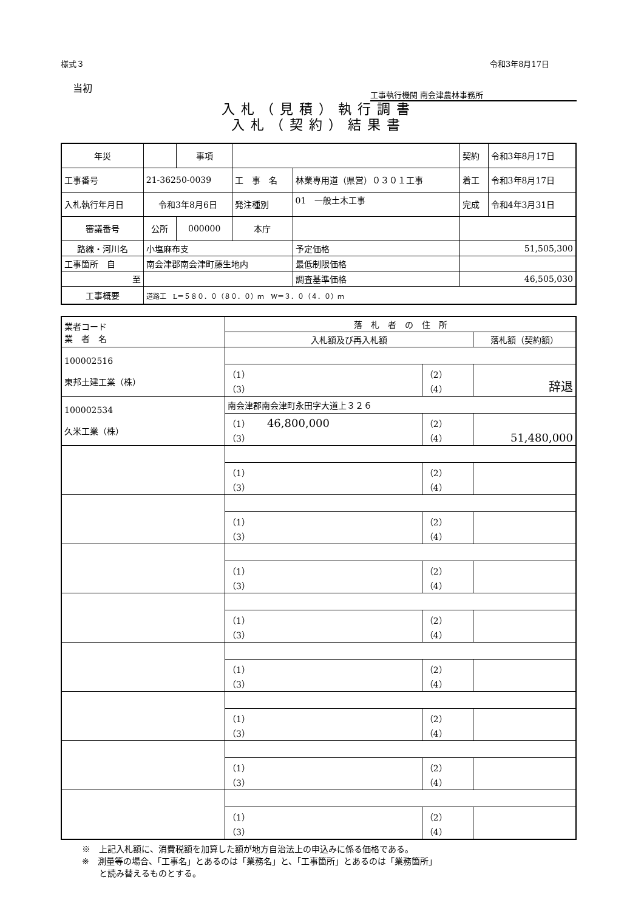様式３ 令和3年8月17日
当初
工事執行機関 南会津農林事務所
入札（見積）執行調書
入札（契約）結果書
| 年災 | | 事項 | | | | 契約 | 令和3年8月17日 |
| 工事番号 | 21-36250-0039 | | 工 事 名 | 林業専用道（県営）０３０１工事 | | 着工 | 令和3年8月17日 |
| 入札執行年月日 | 令和3年8月6日 | | 発注種別 | 01 一般土木工事 | | 完成 | 令和4年3月31日 |
| 審議番号 | 公所 | 000000 | 本庁 | | | | |
| 路線・河川名 | 小塩麻布支 | | | | 予定価格 | 51,505,300 | |
| 工事箇所 自 | 南会津郡南会津町藤生地内 | | | | 最低制限価格 | | |
| 至 | | | | | 調査基準価格 | 46,505,030 | |
| 工事概要 | 道路工 L＝５８０．０（８０．０）ｍ W＝３．０（４．０）ｍ | | | | | | |
| 業者コード 業 者 名 | 落 札 者 の 住 所 | | |
| | 入札額及び再入札額 | | 落札額（契約額） |
| 100002516 東邦土建工業（株） | | | |
| | （1） （3） | （2） （4） | 辞退 |
| 100002534 久米工業（株） | 南会津郡南会津町永田字大道上３２６ | | |
| | （1） 46,800,000 （3） | （2） （4） | 51,480,000 |
| | （1） （3） | （2） （4） | |
| | （1） （3） | （2） （4） | |
| | （1） （3） | （2） （4） | |
| | （1） （3） | （2） （4） | |
| | （1） （3） | （2） （4） | |
| | （1） （3） | （2） （4） | |
| | （1） （3） | （2） （4） | |
| | （1） （3） | （2） （4） | |
※　上記入札額に、消費税額を加算した額が地方自治法上の申込みに係る価格である。
※　測量等の場合、「工事名」とあるのは「業務名」と、「工事箇所」とあるのは「業務箇所」
　　と読み替えるものとする。